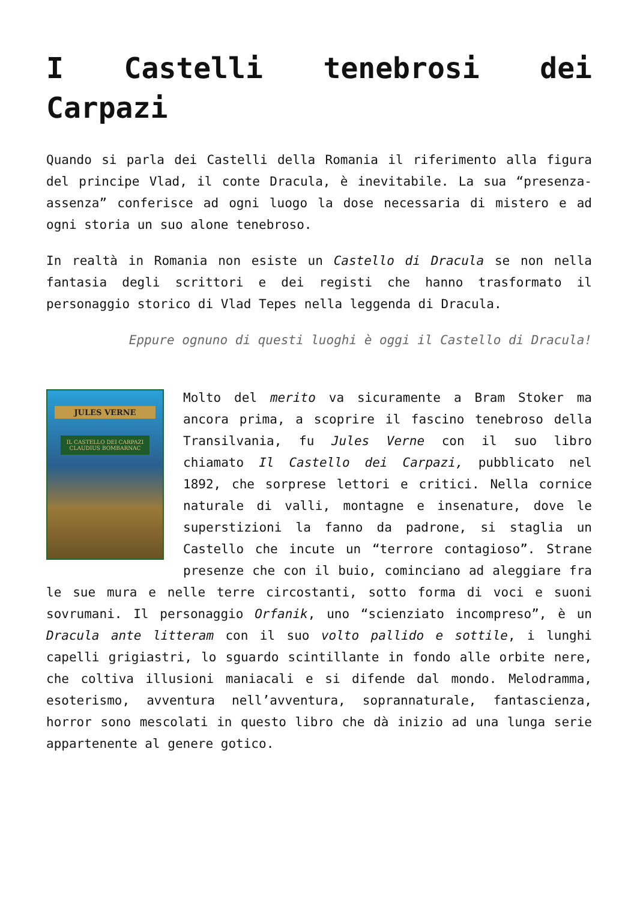I Castelli tenebrosi dei Carpazi
Quando si parla dei Castelli della Romania il riferimento alla figura del principe Vlad, il conte Dracula, è inevitabile. La sua “presenza-assenza” conferisce ad ogni luogo la dose necessaria di mistero e ad ogni storia un suo alone tenebroso.
In realtà in Romania non esiste un Castello di Dracula se non nella fantasia degli scrittori e dei registi che hanno trasformato il personaggio storico di Vlad Tepes nella leggenda di Dracula.
Eppure ognuno di questi luoghi è oggi il Castello di Dracula!
JULES VERNE
IL CASTELLO DEI CARPAZI
CLAUDIUS BOMBARNAC
Molto del merito va sicuramente a Bram Stoker ma ancora prima, a scoprire il fascino tenebroso della Transilvania, fu Jules Verne con il suo libro chiamato Il Castello dei Carpazi, pubblicato nel 1892, che sorprese lettori e critici. Nella cornice naturale di valli, montagne e insenature, dove le superstizioni la fanno da padrone, si staglia un Castello che incute un “terrore contagioso”. Strane presenze che con il buio, cominciano ad aleggiare fra le sue mura e nelle terre circostanti, sotto forma di voci e suoni sovrumani. Il personaggio Orfanik, uno “scienziato incompreso”, è un Dracula ante litteram con il suo volto pallido e sottile, i lunghi capelli grigiastri, lo sguardo scintillante in fondo alle orbite nere, che coltiva illusioni maniacali e si difende dal mondo. Melodramma, esoterismo, avventura nell’avventura, soprannaturale, fantascienza, horror sono mescolati in questo libro che dà inizio ad una lunga serie appartenente al genere gotico.